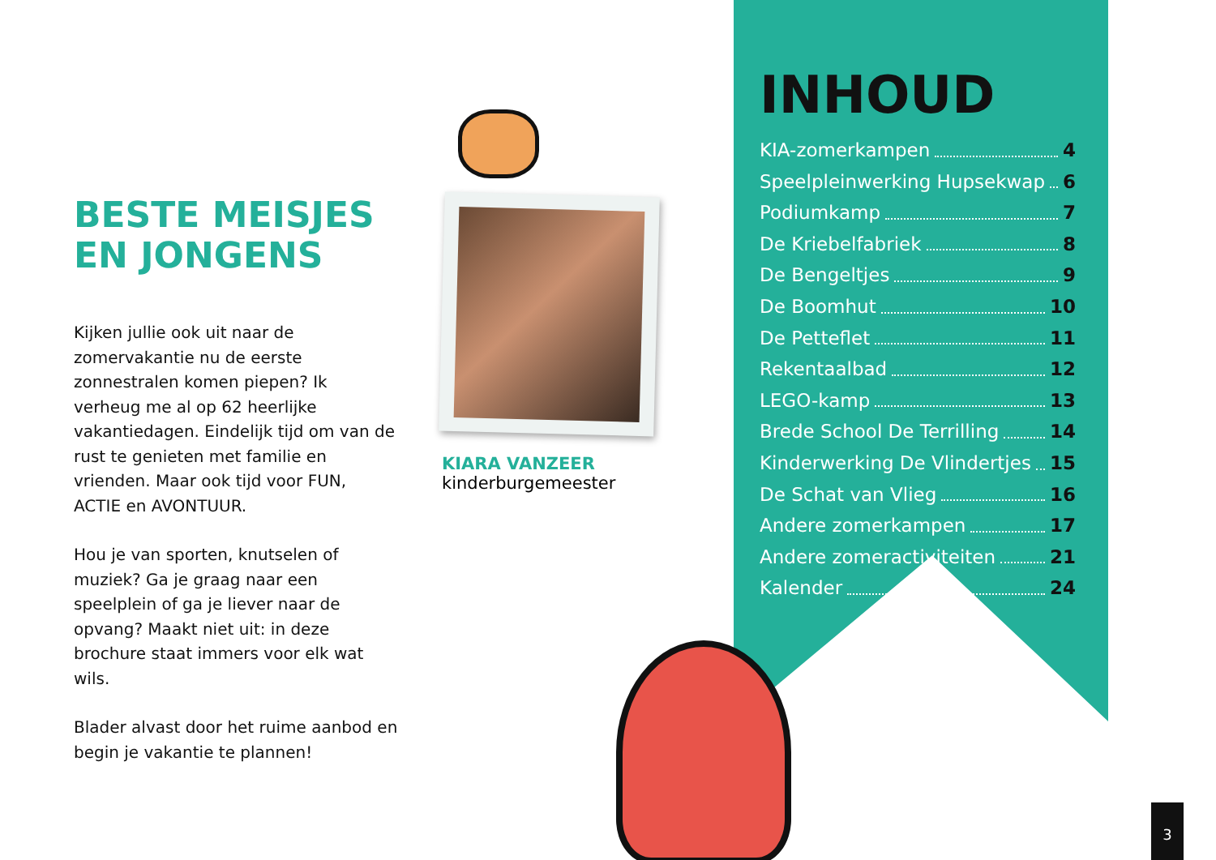BESTE MEISJES
EN JONGENS
Kijken jullie ook uit naar de zomervakantie nu de eerste zonnestralen komen piepen? Ik verheug me al op 62 heerlijke vakantiedagen. Eindelijk tijd om van de rust te genieten met familie en vrienden. Maar ook tijd voor FUN, ACTIE en AVONTUUR.
Hou je van sporten, knutselen of muziek? Ga je graag naar een speelplein of ga je liever naar de opvang? Maakt niet uit: in deze brochure staat immers voor elk wat wils.
Blader alvast door het ruime aanbod en begin je vakantie te plannen!
KIARA VANZEER
kinderburgemeester
INHOUD
KIA-zomerkampen 4
Speelpleinwerking Hupsekwap 6
Podiumkamp 7
De Kriebelfabriek 8
De Bengeltjes 9
De Boomhut 10
De Petteflet 11
Rekentaalbad 12
LEGO-kamp 13
Brede School De Terrilling 14
Kinderwerking De Vlindertjes 15
De Schat van Vlieg 16
Andere zomerkampen 17
Andere zomeractiviteiten 21
Kalender 24
3